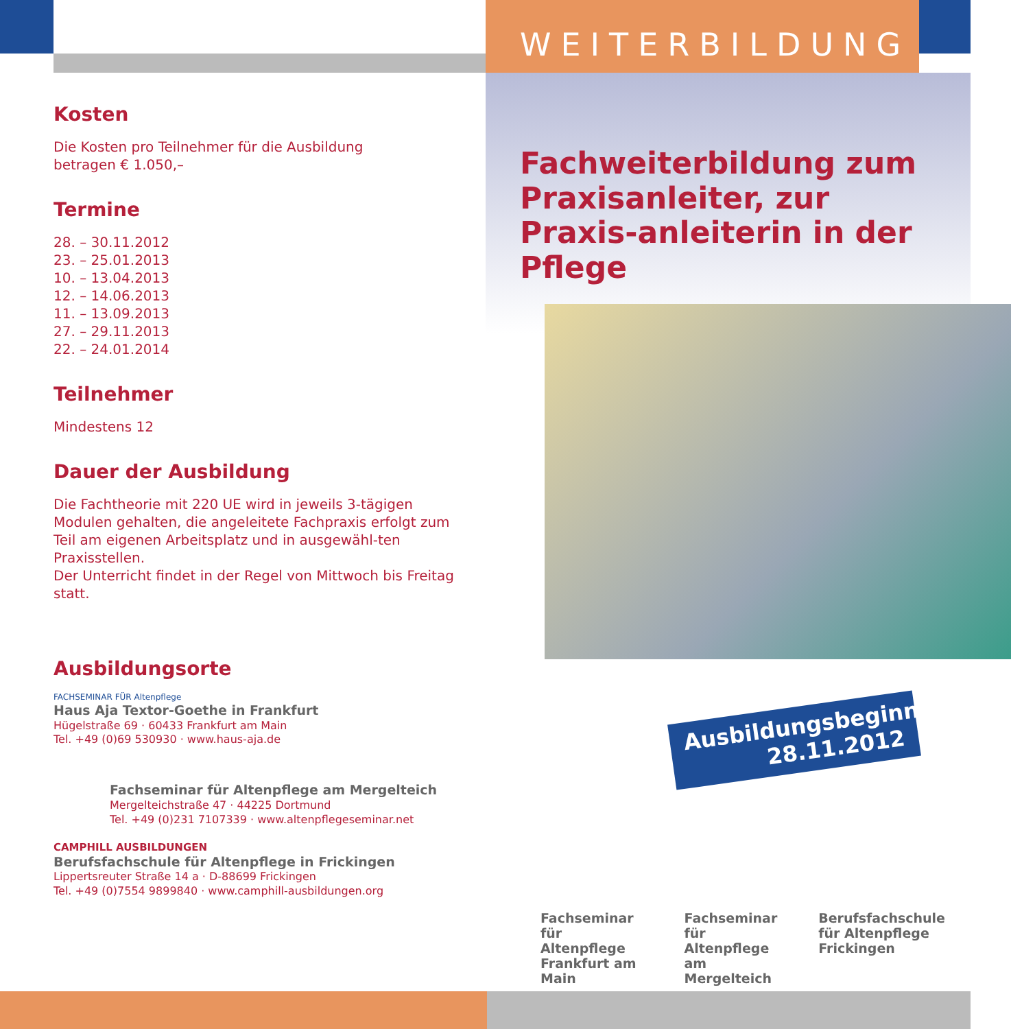Kosten
Die Kosten pro Teilnehmer für die Ausbildung
betragen € 1.050,–
Termine
28. – 30.11.2012
23. – 25.01.2013
10. – 13.04.2013
12. – 14.06.2013
11. – 13.09.2013
27. – 29.11.2013
22. – 24.01.2014
Teilnehmer
Mindestens 12
Dauer der Ausbildung
Die Fachtheorie mit 220 UE wird in jeweils 3-tägigen Modulen gehalten, die angeleitete Fachpraxis erfolgt zum Teil am eigenen Arbeitsplatz und in ausgewähl-ten Praxisstellen.
Der Unterricht findet in der Regel von Mittwoch bis Freitag statt.
Ausbildungsorte
FACHSEMINAR FÜR Altenpflege
Haus Aja Textor-Goethe in Frankfurt
Hügelstraße 69 · 60433 Frankfurt am Main
Tel. +49 (0)69 530930 · www.haus-aja.de
Fachseminar für Altenpflege am Mergelteich
Mergelteichstraße 47 · 44225 Dortmund
Tel. +49 (0)231 7107339 · www.altenpflegeseminar.net
CAMPHILL AUSBILDUNGEN
Berufsfachschule für Altenpflege in Frickingen
Lippertsreuter Straße 14 a · D-88699 Frickingen
Tel. +49 (0)7554 9899840 · www.camphill-ausbildungen.org
WEITERBILDUNG
Fachweiterbildung zum Praxisanleiter, zur Praxis-anleiterin in der Pflege
Ausbildungsbeginn
28.11.2012
Fachseminar für
Altenpflege
Frankfurt am Main
Fachseminar für
Altenpflege
am Mergelteich
Berufsfachschule
für Altenpflege
Frickingen